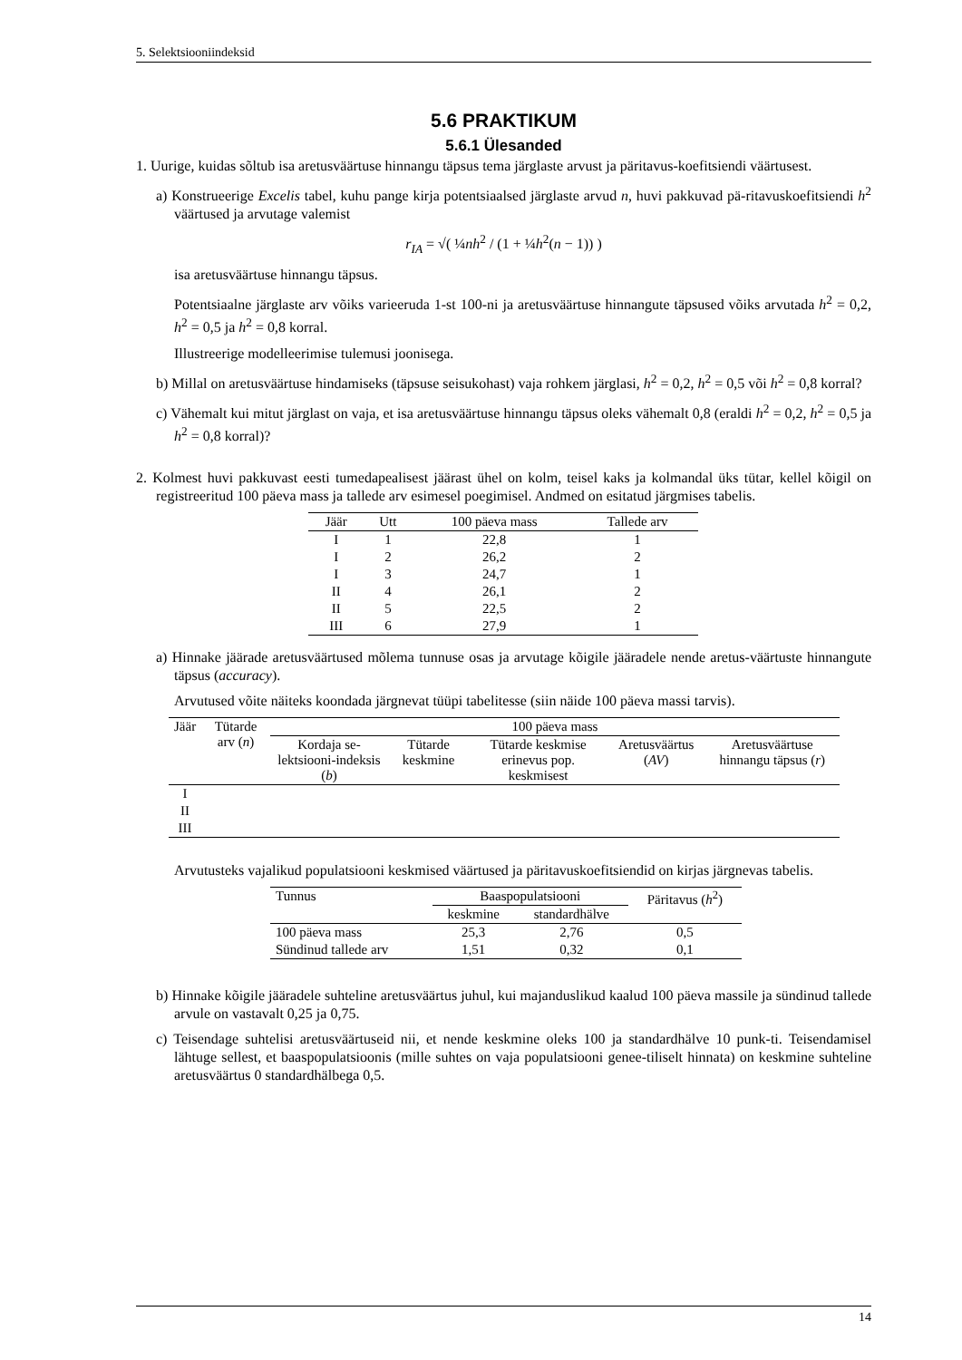5. Selektsiooniindeksid
5.6 PRAKTIKUM
5.6.1 Ülesanded
1. Uurige, kuidas sõltub isa aretusväärtuse hinnangu täpsus tema järglaste arvust ja päritavus-koefitsiendi väärtusest.
a) Konstrueerige Excelis tabel, kuhu pange kirja potentsiaalsed järglaste arvud n, huvi pakkuvad pä-ritavuskoefitsiendi h<sup>2</sup> väärtused ja arvutage valemist
r<sub>IA</sub> = √( ¼nh<sup>2</sup> / (1 + ¼h<sup>2</sup>(n − 1)) )
isa aretusväärtuse hinnangu täpsus.
Potentsiaalne järglaste arv võiks varieeruda 1-st 100-ni ja aretusväärtuse hinnangute täpsused võiks arvutada h<sup>2</sup> = 0,2, h<sup>2</sup> = 0,5 ja h<sup>2</sup> = 0,8 korral.
Illustreerige modelleerimise tulemusi joonisega.
b) Millal on aretusväärtuse hindamiseks (täpsuse seisukohast) vaja rohkem järglasi, h<sup>2</sup> = 0,2, h<sup>2</sup> = 0,5 või h<sup>2</sup> = 0,8 korral?
c) Vähemalt kui mitut järglast on vaja, et isa aretusväärtuse hinnangu täpsus oleks vähemalt 0,8 (eraldi h<sup>2</sup> = 0,2, h<sup>2</sup> = 0,5 ja h<sup>2</sup> = 0,8 korral)?
2. Kolmest huvi pakkuvast eesti tumedapealisest jäärast ühel on kolm, teisel kaks ja kolmandal üks tütar, kellel kõigil on registreeritud 100 päeva mass ja tallede arv esimesel poegimisel. Andmed on esitatud järgmises tabelis.
| Jäär | Utt | 100 päeva mass | Tallede arv |
| --- | --- | --- | --- |
| I | 1 | 22,8 | 1 |
| I | 2 | 26,2 | 2 |
| I | 3 | 24,7 | 1 |
| II | 4 | 26,1 | 2 |
| II | 5 | 22,5 | 2 |
| III | 6 | 27,9 | 1 |
a) Hinnake jäärade aretusväärtused mõlema tunnuse osas ja arvutage kõigile jääradele nende aretus-väärtuste hinnangute täpsus (accuracy).
Arvutused võite näiteks koondada järgnevat tüüpi tabelitesse (siin näide 100 päeva massi tarvis).
| Jäär | Tütarde arv ( n ) | 100 päeva mass | | | | |
| --- | --- | --- | --- | --- | --- | --- |
| | | Kordaja se-lektsiooni-indeksis ( b ) | Tütarde keskmine | Tütarde keskmise erinevus pop. keskmisest | Aretusväärtus ( AV ) | Aretusväärtuse hinnangu täpsus ( r ) |
| I | | | | | | |
| II | | | | | | |
| III | | | | | | |
Arvutusteks vajalikud populatsiooni keskmised väärtused ja päritavuskoefitsiendid on kirjas järgnevas tabelis.
| Tunnus | Baaspopulatsiooni | | Päritavus ( h<sup>2</sup>) |
| --- | --- | --- | --- |
| | keskmine | standardhälve | |
| 100 päeva mass | 25,3 | 2,76 | 0,5 |
| Sündinud tallede arv | 1,51 | 0,32 | 0,1 |
b) Hinnake kõigile jääradele suhteline aretusväärtus juhul, kui majanduslikud kaalud 100 päeva massile ja sündinud tallede arvule on vastavalt 0,25 ja 0,75.
c) Teisendage suhtelisi aretusväärtuseid nii, et nende keskmine oleks 100 ja standardhälve 10 punk-ti. Teisendamisel lähtuge sellest, et baaspopulatsioonis (mille suhtes on vaja populatsiooni genee-tiliselt hinnata) on keskmine suhteline aretusväärtus 0 standardhälbega 0,5.
14